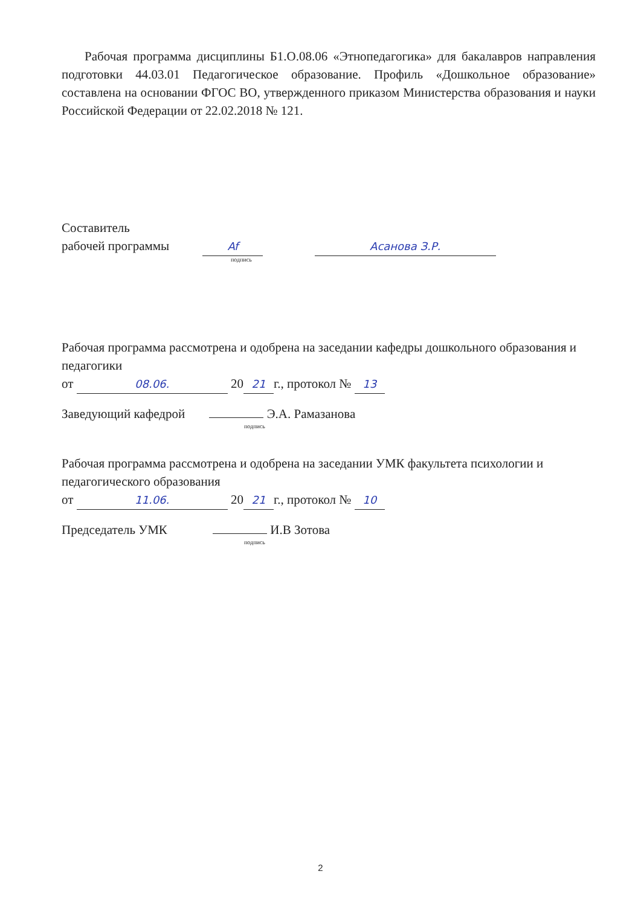Рабочая программа дисциплины Б1.О.08.06 «Этнопедагогика» для бакалавров направления подготовки 44.03.01 Педагогическое образование. Профиль «Дошкольное образование» составлена на основании ФГОС ВО, утвержденного приказом Министерства образования и науки Российской Федерации от 22.02.2018 № 121.
Составитель
рабочей программы Af Асанова З.Р.
подпись
Рабочая программа рассмотрена и одобрена на заседании кафедры дошкольного образования и педагогики
от 08.06. 20 21 г., протокол № 13
Заведующий кафедрой Э.А. Рамазанова
подпись
Рабочая программа рассмотрена и одобрена на заседании УМК факультета психологии и педагогического образования
от 11.06. 20 21 г., протокол № 10
Председатель УМК И.В Зотова
подпись
2